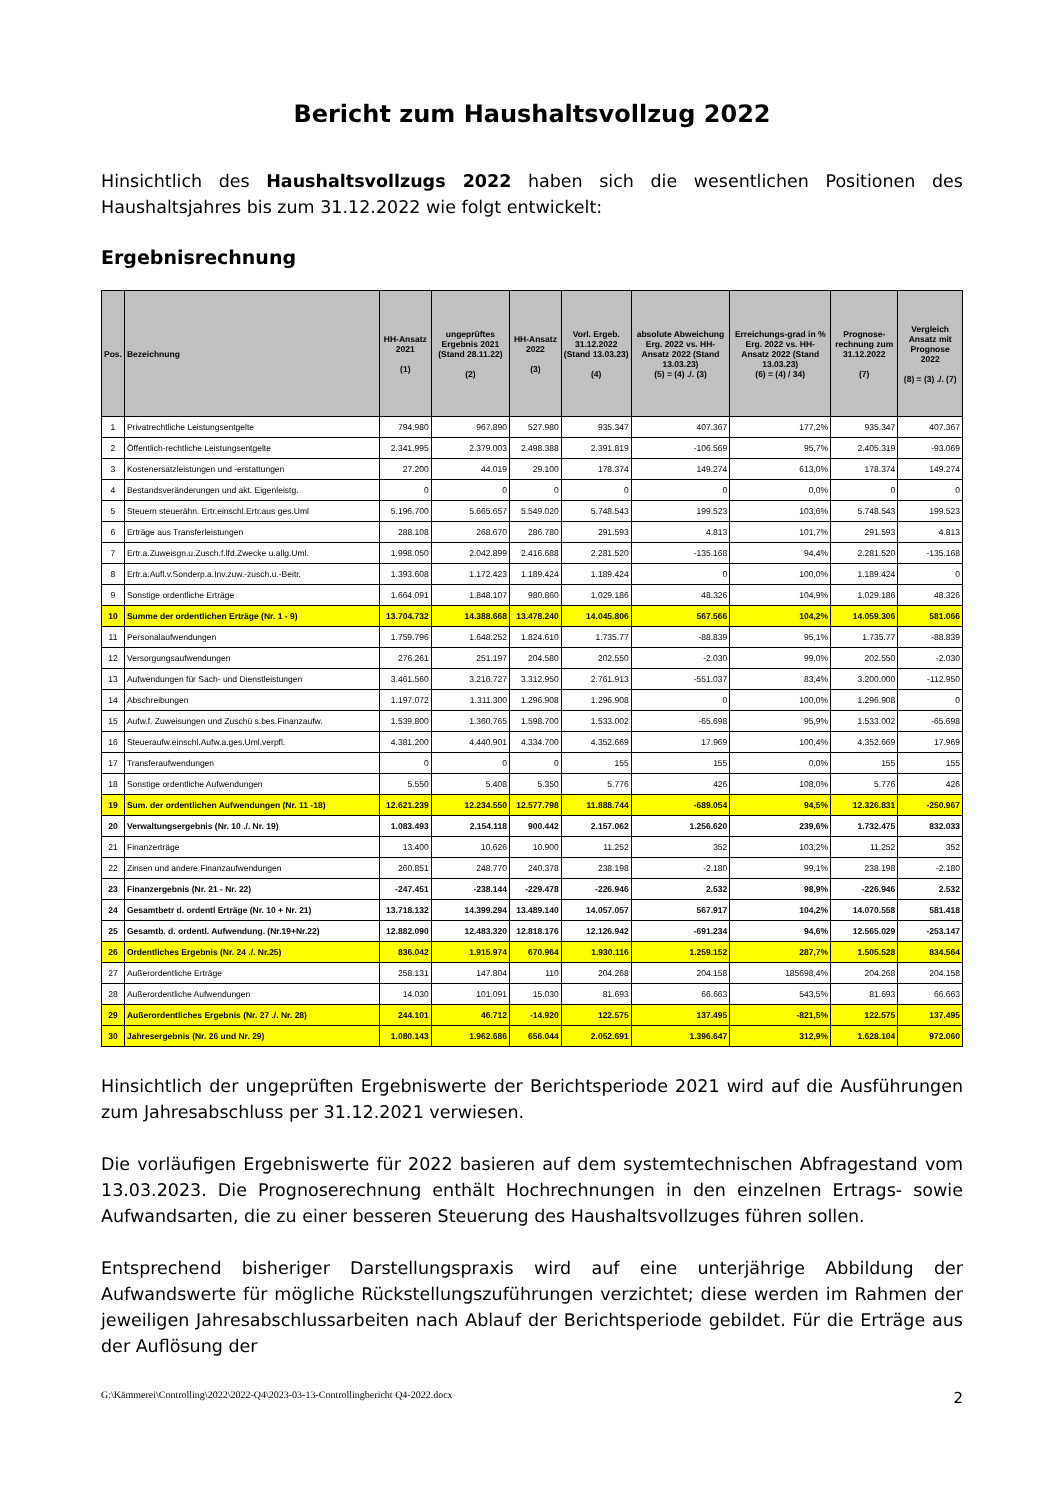Bericht zum Haushaltsvollzug 2022
Hinsichtlich des Haushaltsvollzugs 2022 haben sich die wesentlichen Positionen des Haushaltsjahres bis zum 31.12.2022 wie folgt entwickelt:
Ergebnisrechnung
| Pos. | Bezeichnung | HH-Ansatz 2021 (1) | ungeprüftes Ergebnis 2021 (Stand 28.11.22) (2) | HH-Ansatz 2022 (3) | Vorl. Ergeb. 31.12.2022 (Stand 13.03.23) (4) | absolute Abweichung Erg. 2022 vs. HH-Ansatz 2022 (Stand 13.03.23) (5) = (4) ./. (3) | Erreichungs-grad in % Erg. 2022 vs. HH-Ansatz 2022 (Stand 13.03.23) (6) = (4) / 34) | Prognose-rechnung zum 31.12.2022 (7) | Vergleich Ansatz mit Prognose 2022 (8) = (3) ./. (7) |
| --- | --- | --- | --- | --- | --- | --- | --- | --- | --- |
| 1 | Privatrechtliche Leistungsentgelte | 794.980 | 967.890 | 527.980 | 935.347 | 407.367 | 177,2% | 935.347 | 407.367 |
| 2 | Öffentlich-rechtliche Leistungsentgelte | 2.341.995 | 2.379.003 | 2.498.388 | 2.391.819 | -106.569 | 95,7% | 2.405.319 | -93.069 |
| 3 | Kostenersatzleistungen und -erstattungen | 27.200 | 44.019 | 29.100 | 178.374 | 149.274 | 613,0% | 178.374 | 149.274 |
| 4 | Bestandsveränderungen und akt. Eigenleistg. | 0 | 0 | 0 | 0 | 0 | 0,0% | 0 | 0 |
| 5 | Steuern steuerähn. Ertr.einschl.Ertr.aus ges.Uml | 5.196.700 | 5.665.657 | 5.549.020 | 5.748.543 | 199.523 | 103,6% | 5.748.543 | 199.523 |
| 6 | Erträge aus Transferleistungen | 288.108 | 268.670 | 286.780 | 291.593 | 4.813 | 101,7% | 291.593 | 4.813 |
| 7 | Ertr.a.Zuweisgn.u.Zusch.f.lfd.Zwecke u.allg.Uml. | 1.998.050 | 2.042.899 | 2.416.688 | 2.281.520 | -135.168 | 94,4% | 2.281.520 | -135.168 |
| 8 | Ertr.a.Aufl.v.Sonderp.a.Inv.zuw.-zusch.u.-Beitr. | 1.393.608 | 1.172.423 | 1.189.424 | 1.189.424 | 0 | 100,0% | 1.189.424 | 0 |
| 9 | Sonstige ordentliche Erträge | 1.664.091 | 1.848.107 | 980.860 | 1.029.186 | 48.326 | 104,9% | 1.029.186 | 48.326 |
| 10 | Summe der ordentlichen Erträge (Nr. 1 - 9) | 13.704.732 | 14.388.668 | 13.478.240 | 14.045.806 | 567.566 | 104,2% | 14.059.306 | 581.066 |
| 11 | Personalaufwendungen | 1.759.796 | 1.648.252 | 1.824.610 | 1.735.77 | -88.839 | 95,1% | 1.735.77 | -88.839 |
| 12 | Versorgungsaufwendungen | 276.261 | 251.197 | 204.580 | 202.550 | -2.030 | 99,0% | 202.550 | -2.030 |
| 13 | Aufwendungen für Sach- und Dienstleistungen | 3.461.560 | 3.216.727 | 3.312.950 | 2.761.913 | -551.037 | 83,4% | 3.200.000 | -112.950 |
| 14 | Abschreibungen | 1.197.072 | 1.311.300 | 1.296.908 | 1.296.908 | 0 | 100,0% | 1.296.908 | 0 |
| 15 | Aufw.f. Zuweisungen und Zuschü s.bes.Finanzaufw. | 1.539.800 | 1.360.765 | 1.598.700 | 1.533.002 | -65.698 | 95,9% | 1.533.002 | -65.698 |
| 16 | Steueraufw.einschl.Aufw.a.ges.Uml.verpfl. | 4.381.200 | 4.440.901 | 4.334.700 | 4.352.669 | 17.969 | 100,4% | 4.352.669 | 17.969 |
| 17 | Transferaufwendungen | 0 | 0 | 0 | 155 | 155 | 0,0% | 155 | 155 |
| 18 | Sonstige ordentliche Aufwendungen | 5.550 | 5.408 | 5.350 | 5.776 | 426 | 108,0% | 5.776 | 426 |
| 19 | Sum. der ordentlichen Aufwendungen (Nr. 11 -18) | 12.621.239 | 12.234.550 | 12.577.798 | 11.888.744 | -689.054 | 94,5% | 12.326.831 | -250.967 |
| 20 | Verwaltungsergebnis (Nr. 10 ./. Nr. 19) | 1.083.493 | 2.154.118 | 900.442 | 2.157.062 | 1.256.620 | 239,6% | 1.732.475 | 832.033 |
| 21 | Finanzerträge | 13.400 | 10.626 | 10.900 | 11.252 | 352 | 103,2% | 11.252 | 352 |
| 22 | Zinsen und andere Finanzaufwendungen | 260.851 | 248.770 | 240.378 | 238.198 | -2.180 | 99,1% | 238.198 | -2.180 |
| 23 | Finanzergebnis (Nr. 21 - Nr. 22) | -247.451 | -238.144 | -229.478 | -226.946 | 2.532 | 98,9% | -226.946 | 2.532 |
| 24 | Gesamtbetr d. ordentl Erträge (Nr. 10 + Nr. 21) | 13.718.132 | 14.399.294 | 13.489.140 | 14.057.057 | 567.917 | 104,2% | 14.070.558 | 581.418 |
| 25 | Gesamtb. d. ordentl. Aufwendung. (Nr.19+Nr.22) | 12.882.090 | 12.483.320 | 12.818.176 | 12.126.942 | -691.234 | 94,6% | 12.565.029 | -253.147 |
| 26 | Ordentliches Ergebnis (Nr. 24 ./. Nr.25) | 836.042 | 1.915.974 | 670.964 | 1.930.116 | 1.259.152 | 287,7% | 1.505.528 | 834.564 |
| 27 | Außerordentliche Erträge | 258.131 | 147.804 | 110 | 204.268 | 204.158 | 185698,4% | 204.268 | 204.158 |
| 28 | Außerordentliche Aufwendungen | 14.030 | 101.091 | 15.030 | 81.693 | 66.663 | 543,5% | 81.693 | 66.663 |
| 29 | Außerordentliches Ergebnis (Nr. 27 ./. Nr. 28) | 244.101 | 46.712 | -14.920 | 122.575 | 137.495 | -821,5% | 122.575 | 137.495 |
| 30 | Jahresergebnis (Nr. 26 und Nr. 29) | 1.080.143 | 1.962.686 | 656.044 | 2.052.691 | 1.396.647 | 312,9% | 1.628.104 | 972.060 |
Hinsichtlich der ungeprüften Ergebniswerte der Berichtsperiode 2021 wird auf die Ausführungen zum Jahresabschluss per 31.12.2021 verwiesen.
Die vorläufigen Ergebniswerte für 2022 basieren auf dem systemtechnischen Abfragestand vom 13.03.2023. Die Prognoserechnung enthält Hochrechnungen in den einzelnen Ertrags- sowie Aufwandsarten, die zu einer besseren Steuerung des Haushaltsvollzuges führen sollen.
Entsprechend bisheriger Darstellungspraxis wird auf eine unterjährige Abbildung der Aufwandswerte für mögliche Rückstellungszuführungen verzichtet; diese werden im Rahmen der jeweiligen Jahresabschlussarbeiten nach Ablauf der Berichtsperiode gebildet. Für die Erträge aus der Auflösung der
G:\Kämmerei\Controlling\2022\2022-Q4\2023-03-13-Controllingbericht Q4-2022.docx 2